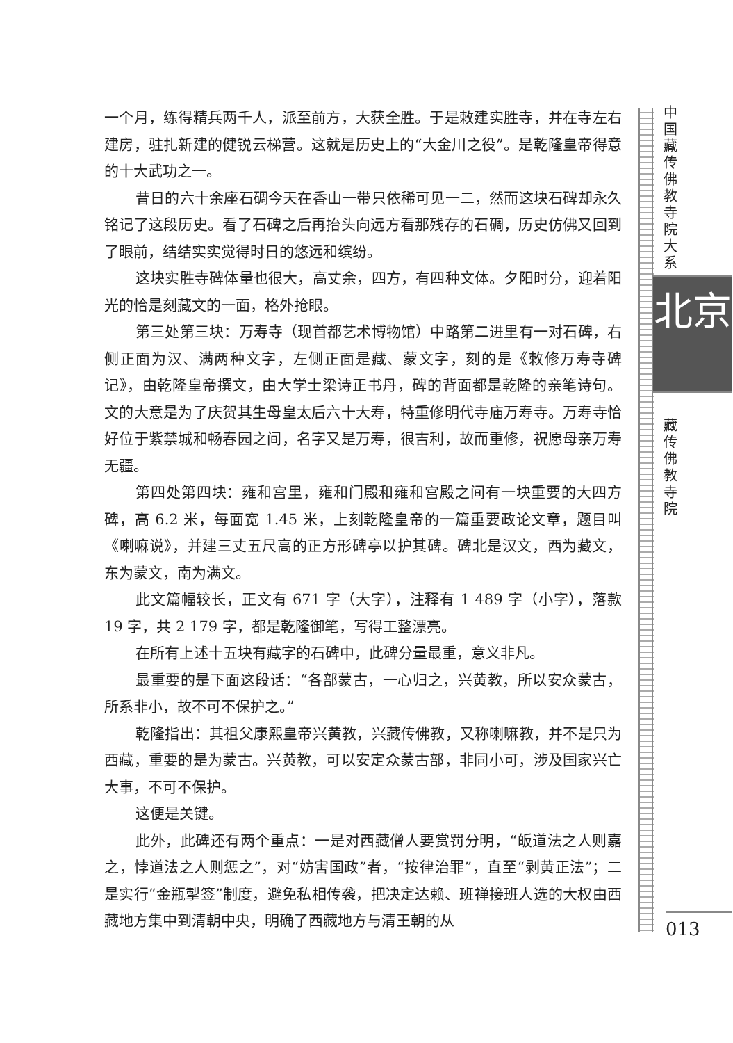一个月，练得精兵两千人，派至前方，大获全胜。于是敕建实胜寺，并在寺左右建房，驻扎新建的健锐云梯营。这就是历史上的“大金川之役”。是乾隆皇帝得意的十大武功之一。
昔日的六十余座石碉今天在香山一带只依稀可见一二，然而这块石碑却永久铭记了这段历史。看了石碑之后再抬头向远方看那残存的石碉，历史仿佛又回到了眼前，结结实实觉得时日的悠远和缤纷。
这块实胜寺碑体量也很大，高丈余，四方，有四种文体。夕阳时分，迎着阳光的恰是刻藏文的一面，格外抢眼。
第三处第三块：万寿寺（现首都艺术博物馆）中路第二进里有一对石碑，右侧正面为汉、满两种文字，左侧正面是藏、蒙文字，刻的是《敕修万寿寺碑记》，由乾隆皇帝撰文，由大学士梁诗正书丹，碑的背面都是乾隆的亲笔诗句。文的大意是为了庆贺其生母皇太后六十大寿，特重修明代寺庙万寿寺。万寿寺恰好位于紫禁城和畅春园之间，名字又是万寿，很吉利，故而重修，祝愿母亲万寿无疆。
第四处第四块：雍和宫里，雍和门殿和雍和宫殿之间有一块重要的大四方碑，高 6.2 米，每面宽 1.45 米，上刻乾隆皇帝的一篇重要政论文章，题目叫《喇嘛说》，并建三丈五尺高的正方形碑亭以护其碑。碑北是汉文，西为藏文，东为蒙文，南为满文。
此文篇幅较长，正文有 671 字（大字），注释有 1 489 字（小字），落款 19 字，共 2 179 字，都是乾隆御笔，写得工整漂亮。
在所有上述十五块有藏字的石碑中，此碑分量最重，意义非凡。
最重要的是下面这段话：“各部蒙古，一心归之，兴黄教，所以安众蒙古，所系非小，故不可不保护之。”
乾隆指出：其祖父康熙皇帝兴黄教，兴藏传佛教，又称喇嘛教，并不是只为西藏，重要的是为蒙古。兴黄教，可以安定众蒙古部，非同小可，涉及国家兴亡大事，不可不保护。
这便是关键。
此外，此碑还有两个重点：一是对西藏僧人要赏罚分明，“皈道法之人则嘉之，悖道法之人则惩之”，对“妨害国政”者，“按律治罪”，直至“剥黄正法”；二是实行“金瓶掣签”制度，避免私相传袭，把决定达赖、班禅接班人选的大权由西藏地方集中到清朝中央，明确了西藏地方与清王朝的从
中国藏传佛教寺院大系
北京
藏传佛教寺院
013